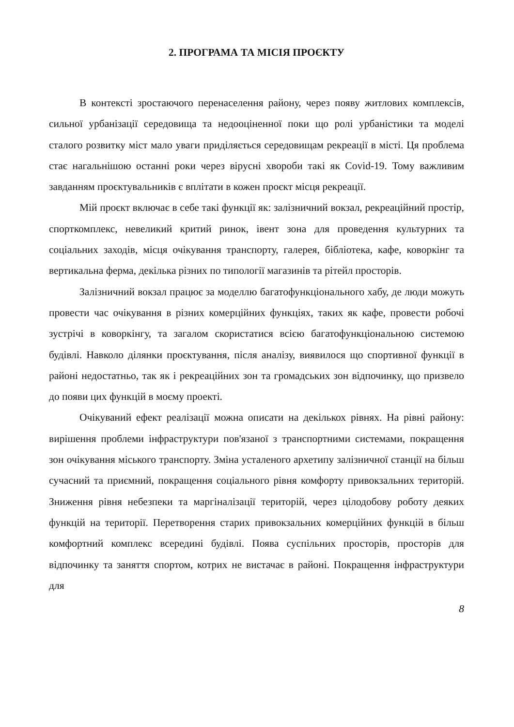2. ПРОГРАМА ТА МІСІЯ ПРОЄКТУ
В контексті зростаючого перенаселення району, через появу житлових комплексів, сильної урбанізації середовища та недооціненної поки що ролі урбаністики та моделі сталого розвитку міст мало уваги приділяється середовищам рекреації в місті. Ця проблема стає нагальнішою останні роки через вірусні хвороби такі як Covid-19. Тому важливим завданням проєктувальників є вплітати в кожен проєкт місця рекреації.
Мій проєкт включає в себе такі функції як: залізничний вокзал, рекреаційний простір, спорткомплекс, невеликий критий ринок, івент зона для проведення культурних та соціальних заходів, місця очікування транспорту, галерея, бібліотека, кафе, коворкінг та вертикальна ферма, декілька різних по типології магазинів та рітейл просторів.
Залізничний вокзал працює за моделлю багатофункціонального хабу, де люди можуть провести час очікування в різних комерційних функціях, таких як кафе, провести робочі зустрічі в коворкінгу, та загалом скористатися всією багатофункціональною системою будівлі. Навколо ділянки проєктування, після аналізу, виявилося що спортивної функції в районі недостатньо, так як і рекреаційних зон та громадських зон відпочинку, що призвело до появи цих функцій в моєму проекті.
Очікуваний ефект реалізації можна описати на декількох рівнях. На рівні району: вирішення проблеми інфраструктури пов'язаної з транспортними системами, покращення зон очікування міського транспорту. Зміна усталеного архетипу залізничної станції на більш сучасний та приємний, покращення соціального рівня комфорту привокзальних територій. Зниження рівня небезпеки та маргіналізації територій, через цілодобову роботу деяких функцій на території. Перетворення старих привокзальних комерційних функцій в більш комфортний комплекс всередині будівлі. Поява суспільних просторів, просторів для відпочинку та заняття спортом, котрих не вистачає в районі. Покращення інфраструктури для
8